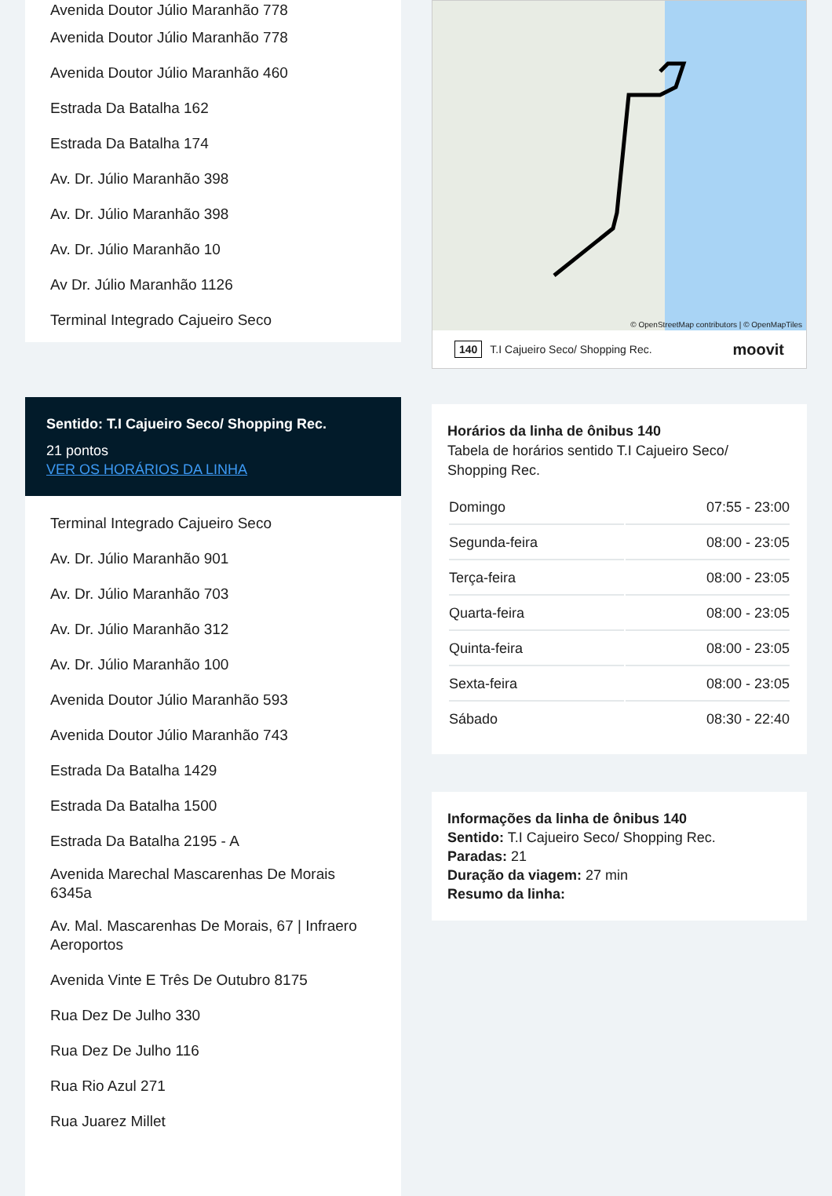Avenida Doutor Júlio Maranhão 778
Avenida Doutor Júlio Maranhão 778
Avenida Doutor Júlio Maranhão 460
Estrada Da Batalha 162
Estrada Da Batalha 174
Av. Dr. Júlio Maranhão 398
Av. Dr. Júlio Maranhão 398
Av. Dr. Júlio Maranhão 10
Av Dr. Júlio Maranhão 1126
Terminal Integrado Cajueiro Seco
Sentido: T.I Cajueiro Seco/ Shopping Rec.
21 pontos
VER OS HORÁRIOS DA LINHA
Terminal Integrado Cajueiro Seco
Av. Dr. Júlio Maranhão 901
Av. Dr. Júlio Maranhão 703
Av. Dr. Júlio Maranhão 312
Av. Dr. Júlio Maranhão 100
Avenida Doutor Júlio Maranhão 593
Avenida Doutor Júlio Maranhão 743
Estrada Da Batalha 1429
Estrada Da Batalha 1500
Estrada Da Batalha 2195 - A
Avenida Marechal Mascarenhas De Morais 6345a
Av. Mal. Mascarenhas De Morais, 67 | Infraero Aeroportos
Avenida Vinte E Três De Outubro 8175
Rua Dez De Julho 330
Rua Dez De Julho 116
Rua Rio Azul 271
Rua Juarez Millet
© OpenStreetMap contributors | © OpenMapTiles
140 T.I Cajueiro Seco/ Shopping Rec. moovit
Horários da linha de ônibus 140
Tabela de horários sentido T.I Cajueiro Seco/ Shopping Rec.
| Domingo | 07:55 - 23:00 |
| Segunda-feira | 08:00 - 23:05 |
| Terça-feira | 08:00 - 23:05 |
| Quarta-feira | 08:00 - 23:05 |
| Quinta-feira | 08:00 - 23:05 |
| Sexta-feira | 08:00 - 23:05 |
| Sábado | 08:30 - 22:40 |
Informações da linha de ônibus 140
Sentido: T.I Cajueiro Seco/ Shopping Rec.
Paradas: 21
Duração da viagem: 27 min
Resumo da linha: